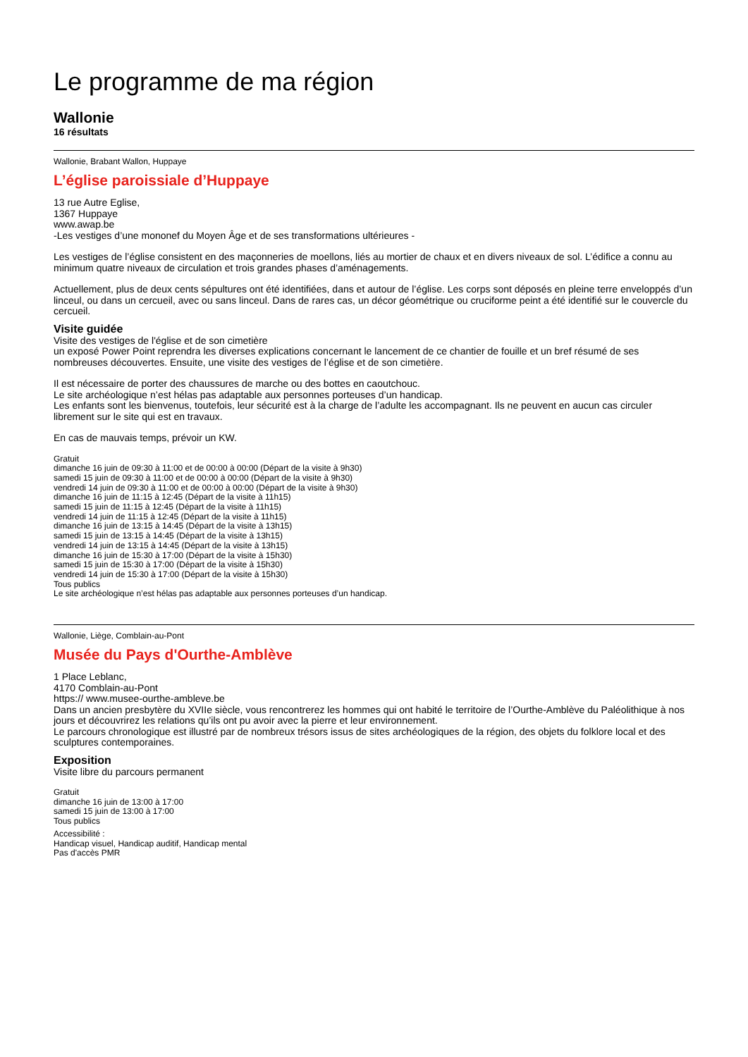Le programme de ma région
Wallonie
16 résultats
Wallonie, Brabant Wallon, Huppaye
L’église paroissiale d’Huppaye
13 rue Autre Eglise,
1367 Huppaye
www.awap.be
-Les vestiges d’une mononef du Moyen Âge et de ses transformations ultérieures -
Les vestiges de l’église consistent en des maçonneries de moellons, liés au mortier de chaux et en divers niveaux de sol. L’édifice a connu au minimum quatre niveaux de circulation et trois grandes phases d’aménagements.
Actuellement, plus de deux cents sépultures ont été identifiées, dans et autour de l’église. Les corps sont déposés en pleine terre enveloppés d’un linceul, ou dans un cercueil, avec ou sans linceul. Dans de rares cas, un décor géométrique ou cruciforme peint a été identifié sur le couvercle du cercueil.
Visite guidée
Visite des vestiges de l'église et de son cimetière
un exposé Power Point reprendra les diverses explications concernant le lancement de ce chantier de fouille et un bref résumé de ses nombreuses découvertes. Ensuite, une visite des vestiges de l’église et de son cimetière.
Il est nécessaire de porter des chaussures de marche ou des bottes en caoutchouc.
Le site archéologique n’est hélas pas adaptable aux personnes porteuses d’un handicap.
Les enfants sont les bienvenus, toutefois, leur sécurité est à la charge de l’adulte les accompagnant. Ils ne peuvent en aucun cas circuler librement sur le site qui est en travaux.
En cas de mauvais temps, prévoir un KW.
Gratuit
dimanche 16 juin de 09:30 à 11:00 et de 00:00 à 00:00 (Départ de la visite à 9h30)
samedi 15 juin de 09:30 à 11:00 et de 00:00 à 00:00 (Départ de la visite à 9h30)
vendredi 14 juin de 09:30 à 11:00 et de 00:00 à 00:00 (Départ de la visite à 9h30)
dimanche 16 juin de 11:15 à 12:45 (Départ de la visite à 11h15)
samedi 15 juin de 11:15 à 12:45 (Départ de la visite à 11h15)
vendredi 14 juin de 11:15 à 12:45 (Départ de la visite à 11h15)
dimanche 16 juin de 13:15 à 14:45 (Départ de la visite à 13h15)
samedi 15 juin de 13:15 à 14:45 (Départ de la visite à 13h15)
vendredi 14 juin de 13:15 à 14:45 (Départ de la visite à 13h15)
dimanche 16 juin de 15:30 à 17:00 (Départ de la visite à 15h30)
samedi 15 juin de 15:30 à 17:00 (Départ de la visite à 15h30)
vendredi 14 juin de 15:30 à 17:00 (Départ de la visite à 15h30)
Tous publics
Le site archéologique n’est hélas pas adaptable aux personnes porteuses d’un handicap.
Wallonie, Liège, Comblain-au-Pont
Musée du Pays d'Ourthe-Amblève
1 Place Leblanc,
4170 Comblain-au-Pont
https:// www.musee-ourthe-ambleve.be
Dans un ancien presbytère du XVIIe siècle, vous rencontrerez les hommes qui ont habité le territoire de l’Ourthe-Amblève du Paléolithique à nos jours et découvrirez les relations qu’ils ont pu avoir avec la pierre et leur environnement.
Le parcours chronologique est illustré par de nombreux trésors issus de sites archéologiques de la région, des objets du folklore local et des sculptures contemporaines.
Exposition
Visite libre du parcours permanent
Gratuit
dimanche 16 juin de 13:00 à 17:00
samedi 15 juin de 13:00 à 17:00
Tous publics
Accessibilité :
Handicap visuel, Handicap auditif, Handicap mental
Pas d'accès PMR